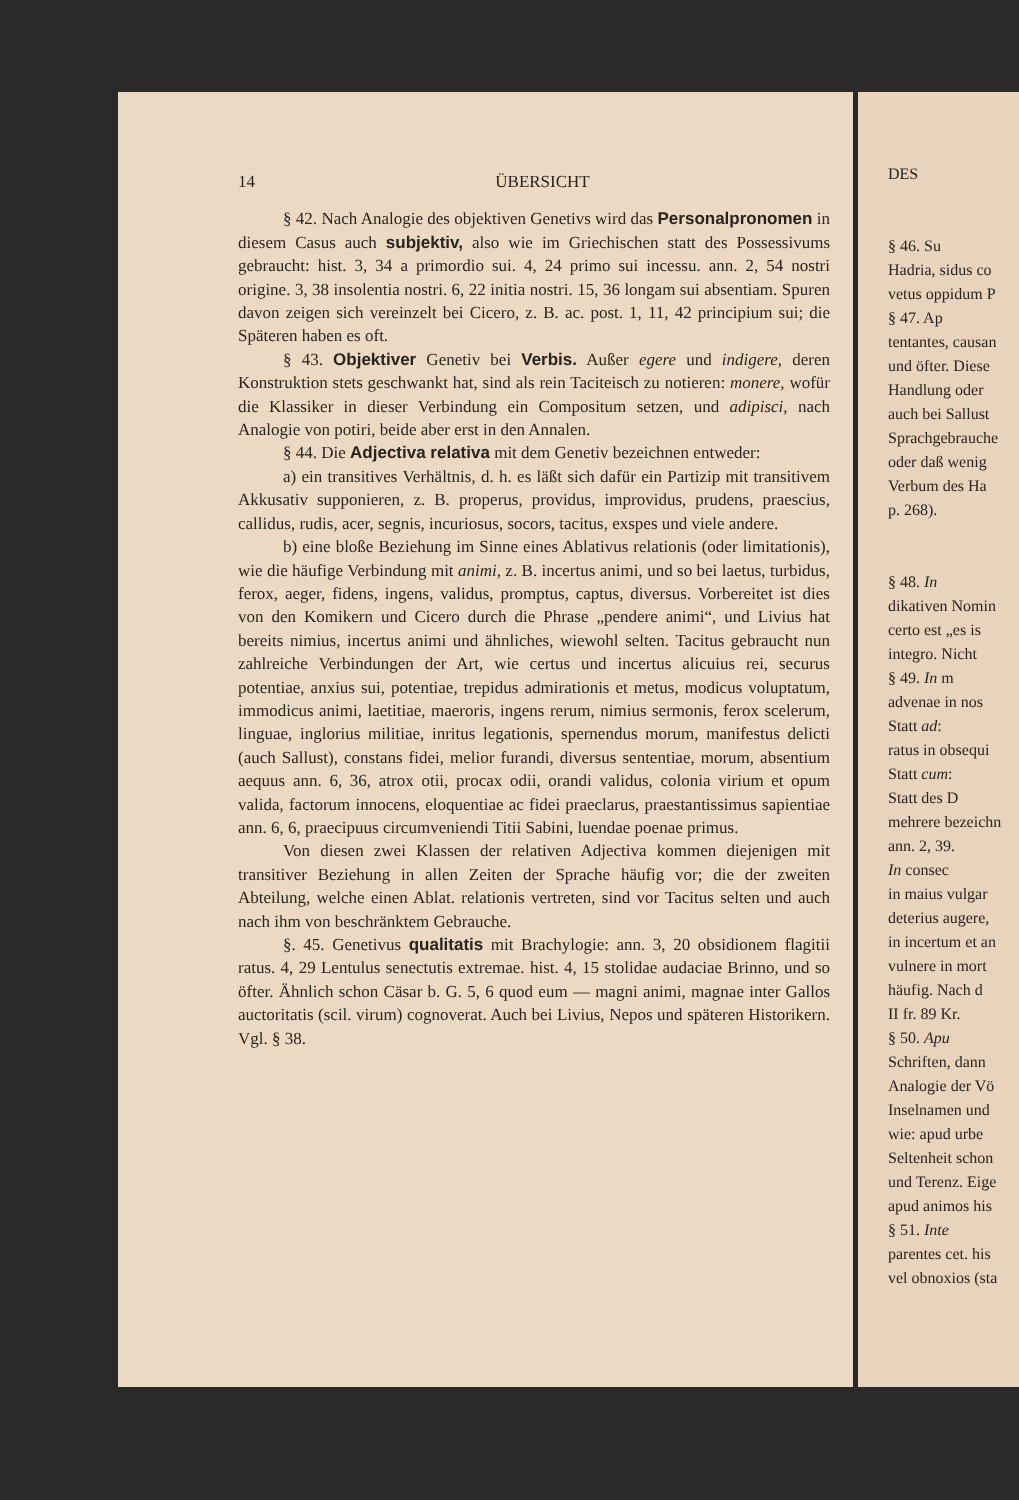14 ÜBERSICHT
§ 42. Nach Analogie des objektiven Genetivs wird das Personalpronomen in diesem Casus auch subjektiv, also wie im Griechischen statt des Possessivums gebraucht: hist. 3, 34 a primordio sui. 4, 24 primo sui incessu. ann. 2, 54 nostri origine. 3, 38 insolentia nostri. 6, 22 initia nostri. 15, 36 longam sui absentiam. Spuren davon zeigen sich vereinzelt bei Cicero, z. B. ac. post. 1, 11, 42 principium sui; die Späteren haben es oft.
§ 43. Objektiver Genetiv bei Verbis. Außer egere und indigere, deren Konstruktion stets geschwankt hat, sind als rein Taciteisch zu notieren: monere, wofür die Klassiker in dieser Verbindung ein Compositum setzen, und adipisci, nach Analogie von potiri, beide aber erst in den Annalen.
§ 44. Die Adjectiva relativa mit dem Genetiv bezeichnen entweder:
a) ein transitives Verhältnis, d. h. es läßt sich dafür ein Partizip mit transitivem Akkusativ supponieren, z. B. properus, providus, improvidus, prudens, praescius, callidus, rudis, acer, segnis, incuriosus, socors, tacitus, exspes und viele andere.
b) eine bloße Beziehung im Sinne eines Ablativus relationis (oder limitationis), wie die häufige Verbindung mit animi, z. B. incertus animi, und so bei laetus, turbidus, ferox, aeger, fidens, ingens, validus, promptus, captus, diversus. Vorbereitet ist dies von den Komikern und Cicero durch die Phrase „pendere animi“, und Livius hat bereits nimius, incertus animi und ähnliches, wiewohl selten. Tacitus gebraucht nun zahlreiche Verbindungen der Art, wie certus und incertus alicuius rei, securus potentiae, anxius sui, potentiae, trepidus admirationis et metus, modicus voluptatum, immodicus animi, laetitiae, maeroris, ingens rerum, nimius sermonis, ferox scelerum, linguae, inglorius militiae, inritus legationis, spernendus morum, manifestus delicti (auch Sallust), constans fidei, melior furandi, diversus sententiae, morum, absentium aequus ann. 6, 36, atrox otii, procax odii, orandi validus, colonia virium et opum valida, factorum innocens, eloquentiae ac fidei praeclarus, praestantissimus sapientiae ann. 6, 6, praecipuus circumveniendi Titii Sabini, luendae poenae primus.
Von diesen zwei Klassen der relativen Adjectiva kommen diejenigen mit transitiver Beziehung in allen Zeiten der Sprache häufig vor; die der zweiten Abteilung, welche einen Ablat. relationis vertreten, sind vor Tacitus selten und auch nach ihm von beschränktem Gebrauche.
§. 45. Genetivus qualitatis mit Brachylogie: ann. 3, 20 obsidionem flagitii ratus. 4, 29 Lentulus senectutis extremae. hist. 4, 15 stolidae audaciae Brinno, und so öfter. Ähnlich schon Cäsar b. G. 5, 6 quod eum — magni animi, magnae inter Gallos auctoritatis (scil. virum) cognoverat. Auch bei Livius, Nepos und späteren Historikern. Vgl. § 38.
DES
§ 46. Su
Hadria, sidus co
vetus oppidum P
§ 47. Ap
tentantes, causan
und öfter. Diese
Handlung oder
auch bei Sallust
Sprachgebrauche
oder daß wenig
Verbum des Ha
p. 268).
§ 48. In
dikativen Nomin
certo est „es is
integro. Nicht
§ 49. In m
advenae in nos
Statt ad:
ratus in obsequi
Statt cum:
Statt des D
mehrere bezeichn
ann. 2, 39.
In consec
in maius vulgar
deterius augere,
in incertum et an
vulnere in mort
häufig. Nach d
II fr. 89 Kr.
§ 50. Apu
Schriften, dann
Analogie der Vö
Inselnamen und
wie: apud urbe
Seltenheit schon
und Terenz. Eige
apud animos his
§ 51. Inte
parentes cet. his
vel obnoxios (sta